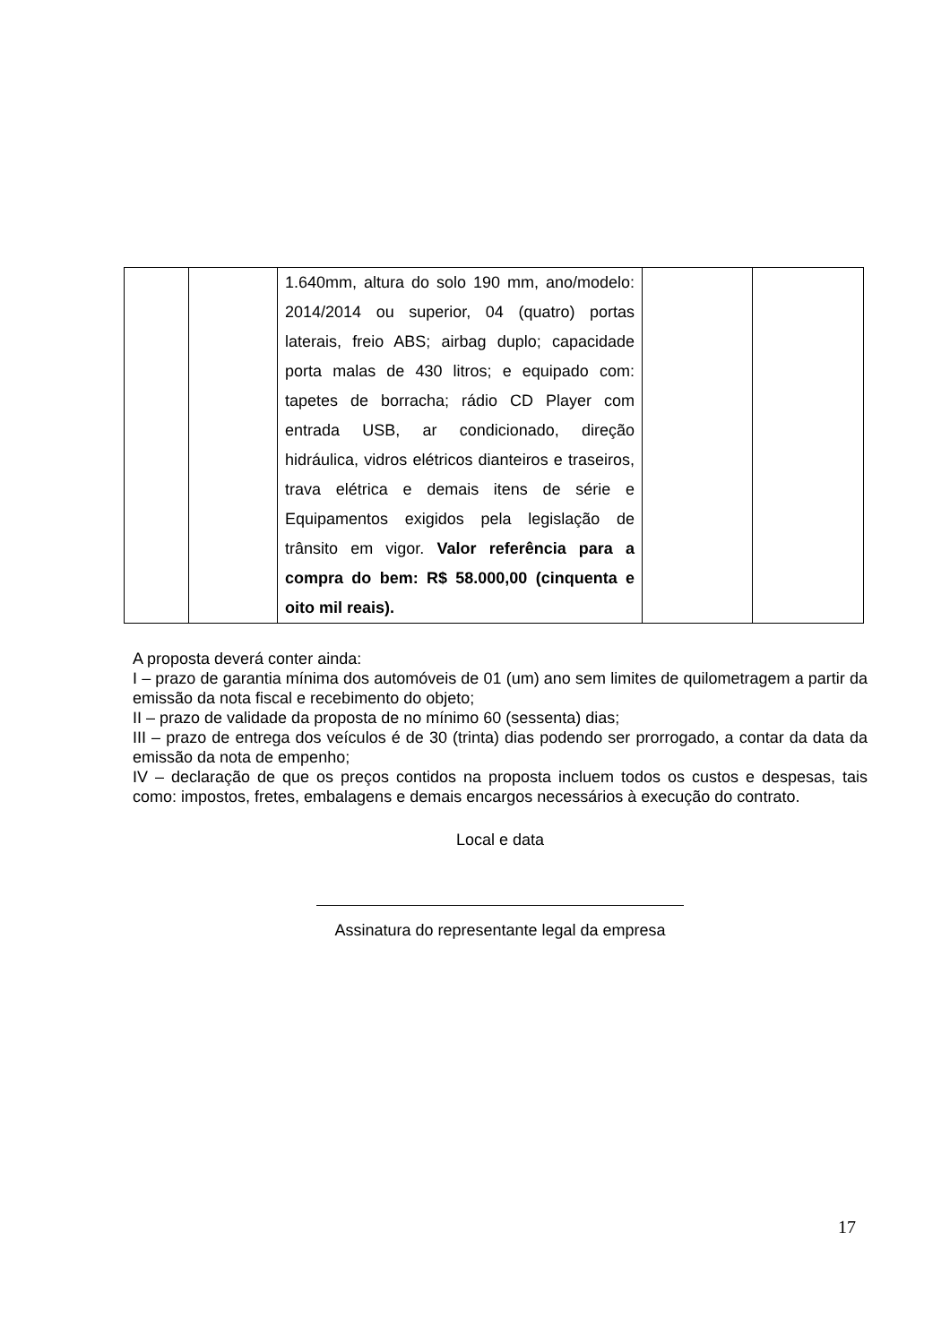| | | 1.640mm, altura do solo 190 mm, ano/modelo: 2014/2014 ou superior, 04 (quatro) portas laterais, freio ABS; airbag duplo; capacidade porta malas de 430 litros; e equipado com: tapetes de borracha; rádio CD Player com entrada USB, ar condicionado, direção hidráulica, vidros elétricos dianteiros e traseiros, trava elétrica e demais itens de série e Equipamentos exigidos pela legislação de trânsito em vigor. Valor referência para a compra do bem: R$ 58.000,00 (cinquenta e oito mil reais). | | |
A proposta deverá conter ainda:
I – prazo de garantia mínima dos automóveis de 01 (um) ano sem limites de quilometragem a partir da emissão da nota fiscal e recebimento do objeto;
II – prazo de validade da proposta de no mínimo 60 (sessenta) dias;
III – prazo de entrega dos veículos é de 30 (trinta) dias podendo ser prorrogado, a contar da data da emissão da nota de empenho;
IV – declaração de que os preços contidos na proposta incluem todos os custos e despesas, tais como: impostos, fretes, embalagens e demais encargos necessários à execução do contrato.
Local e data
Assinatura do representante legal da empresa
17